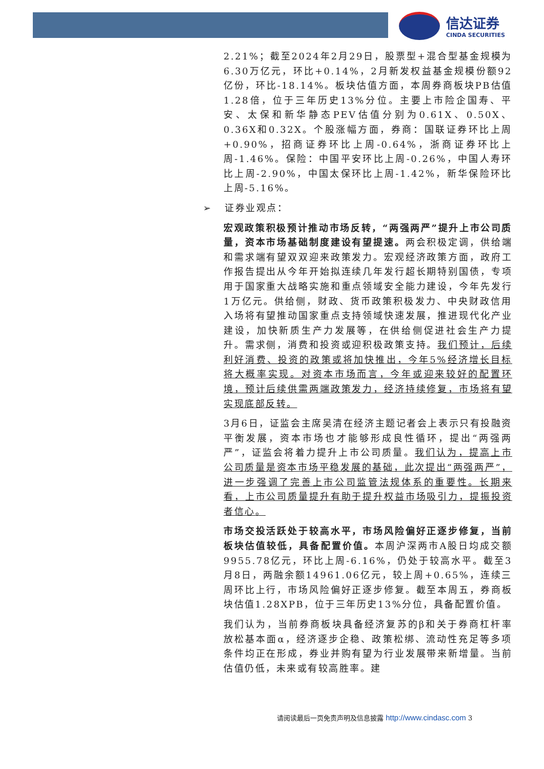信达证券
CINDA SECURITIES
2.21%；截至2024年2月29日，股票型+混合型基金规模为6.30万亿元，环比+0.14%，2月新发权益基金规模份额92亿份，环比-18.14%。板块估值方面，本周券商板块PB估值1.28倍，位于三年历史13%分位。主要上市险企国寿、平安、太保和新华静态PEV估值分别为0.61X、0.50X、0.36X和0.32X。个股涨幅方面，券商：国联证券环比上周+0.90%，招商证券环比上周-0.64%，浙商证券环比上周-1.46%。保险：中国平安环比上周-0.26%，中国人寿环比上周-2.90%，中国太保环比上周-1.42%，新华保险环比上周-5.16%。
➢ 证券业观点：
宏观政策积极预计推动市场反转，“两强两严”提升上市公司质量，资本市场基础制度建设有望提速。两会积极定调，供给端和需求端有望双双迎来政策发力。宏观经济政策方面，政府工作报告提出从今年开始拟连续几年发行超长期特别国债，专项用于国家重大战略实施和重点领域安全能力建设，今年先发行1万亿元。供给侧，财政、货币政策积极发力、中央财政信用入场将有望推动国家重点支持领域快速发展，推进现代化产业建设，加快新质生产力发展等，在供给侧促进社会生产力提升。需求侧，消费和投资或迎积极政策支持。我们预计，后续利好消费、投资的政策或将加快推出，今年5%经济增长目标将大概率实现。对资本市场而言，今年或迎来较好的配置环境，预计后续供需两端政策发力，经济持续修复，市场将有望实现底部反转。
3月6日，证监会主席吴清在经济主题记者会上表示只有投融资平衡发展，资本市场也才能够形成良性循环，提出“两强两严”，证监会将着力提升上市公司质量。我们认为，提高上市公司质量是资本市场平稳发展的基础，此次提出“两强两严”，进一步强调了完善上市公司监管法规体系的重要性。长期来看，上市公司质量提升有助于提升权益市场吸引力，提振投资者信心。
市场交投活跃处于较高水平，市场风险偏好正逐步修复，当前板块估值较低，具备配置价值。本周沪深两市A股日均成交额9955.78亿元，环比上周-6.16%，仍处于较高水平。截至3月8日，两融余额14961.06亿元，较上周+0.65%，连续三周环比上行，市场风险偏好正逐步修复。截至本周五，券商板块估值1.28XPB，位于三年历史13%分位，具备配置价值。
我们认为，当前券商板块具备经济复苏的β和关于券商杠杆率放松基本面α，经济逐步企稳、政策松绑、流动性充足等多项条件均正在形成，券业并购有望为行业发展带来新增量。当前估值仍低，未来或有较高胜率。建
请阅读最后一页免责声明及信息披露 http://www.cindasc.com 3